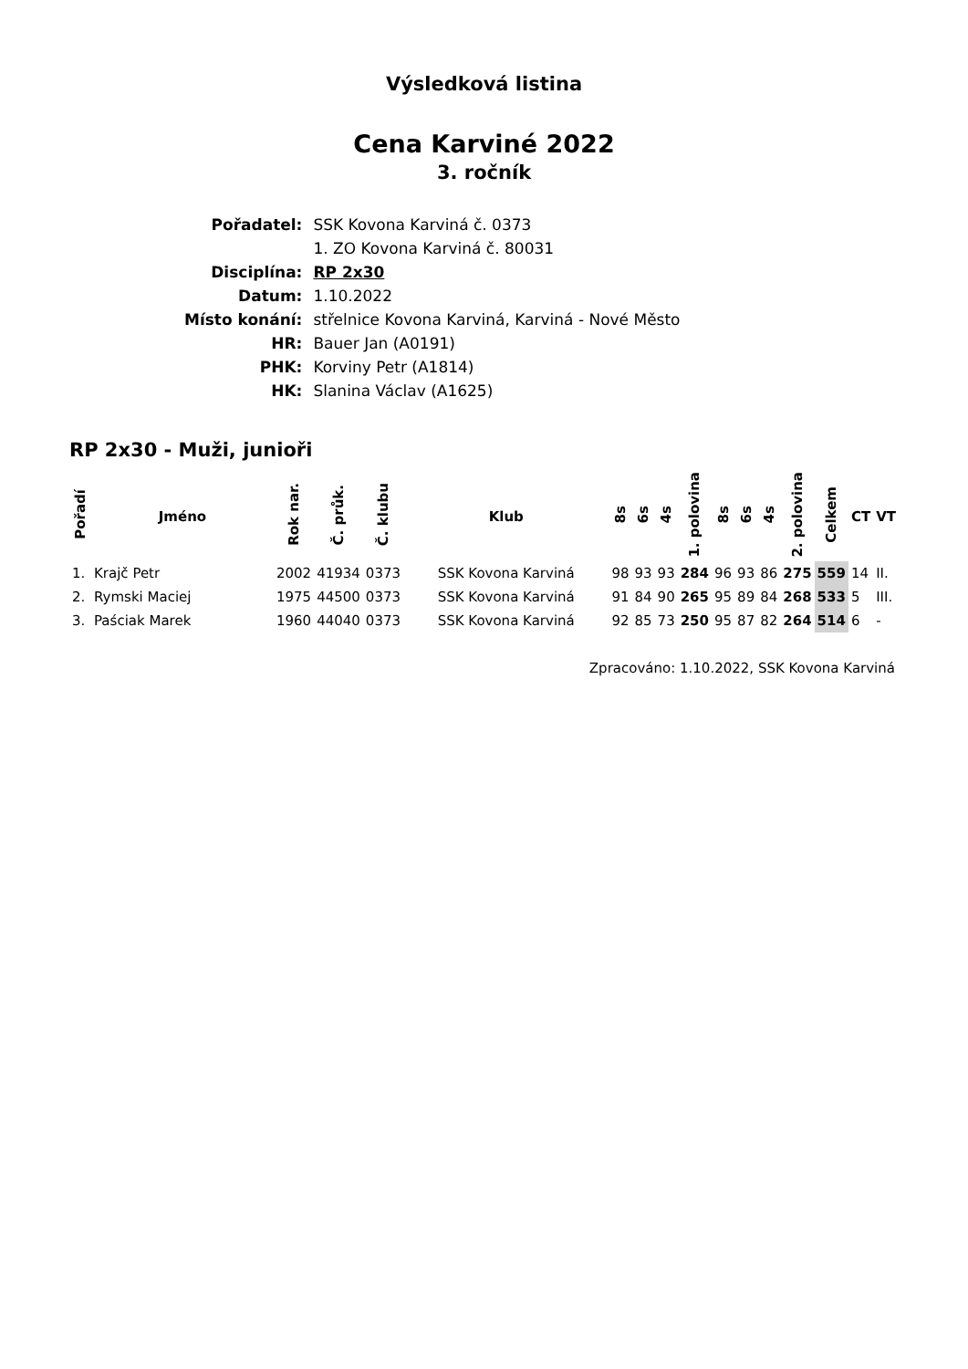Výsledková listina
Cena Karviné 2022
3. ročník
| Pořadatel: | SSK Kovona Karviná č. 0373 |
| | 1. ZO Kovona Karviná č. 80031 |
| Disciplína: | RP 2x30 |
| Datum: | 1.10.2022 |
| Místo konání: | střelnice Kovona Karviná, Karviná - Nové Město |
| HR: | Bauer Jan (A0191) |
| PHK: | Korviny Petr (A1814) |
| HK: | Slanina Václav (A1625) |
RP 2x30 - Muži, junioři
| Pořadí | Jméno | Rok nar. | Č. průk. | Č. klubu | Klub | 8s | 6s | 4s | 1. polovina | 8s | 6s | 4s | 2. polovina | Celkem | CT | VT |
| --- | --- | --- | --- | --- | --- | --- | --- | --- | --- | --- | --- | --- | --- | --- | --- | --- |
| 1. | Krajč Petr | 2002 | 41934 | 0373 | SSK Kovona Karviná | 98 | 93 | 93 | 284 | 96 | 93 | 86 | 275 | 559 | 14 | II. |
| 2. | Rymski Maciej | 1975 | 44500 | 0373 | SSK Kovona Karviná | 91 | 84 | 90 | 265 | 95 | 89 | 84 | 268 | 533 | 5 | III. |
| 3. | Paściak Marek | 1960 | 44040 | 0373 | SSK Kovona Karviná | 92 | 85 | 73 | 250 | 95 | 87 | 82 | 264 | 514 | 6 | - |
Zpracováno: 1.10.2022, SSK Kovona Karviná